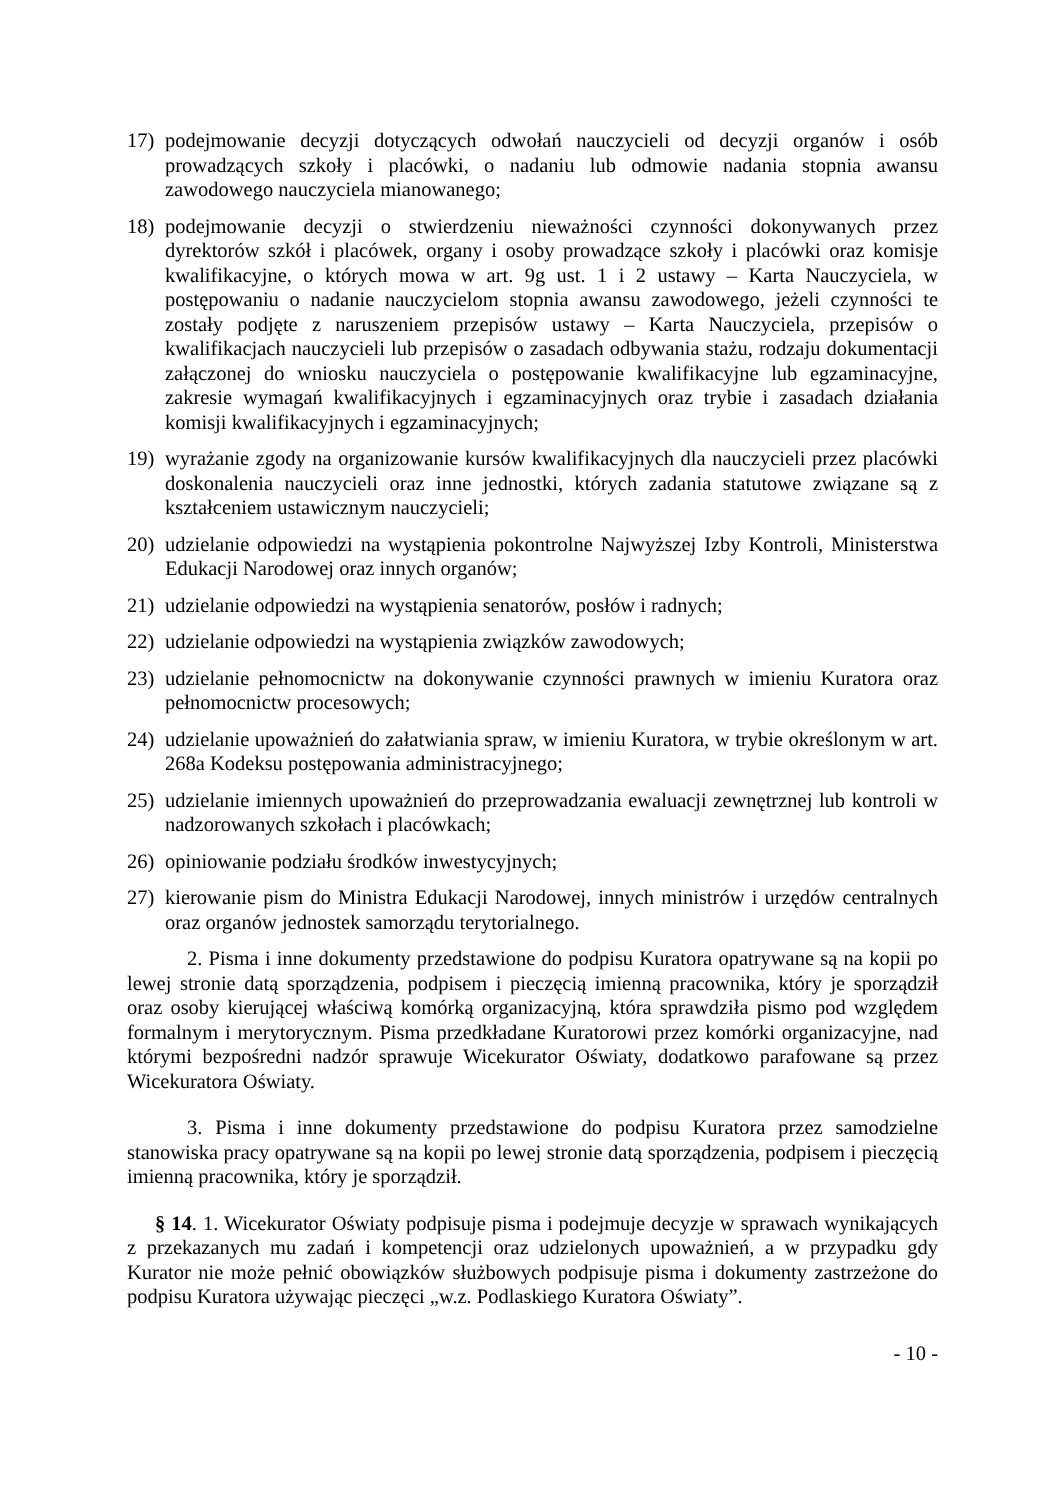17) podejmowanie decyzji dotyczących odwołań nauczycieli od decyzji organów i osób prowadzących szkoły i placówki, o nadaniu lub odmowie nadania stopnia awansu zawodowego nauczyciela mianowanego;
18) podejmowanie decyzji o stwierdzeniu nieważności czynności dokonywanych przez dyrektorów szkół i placówek, organy i osoby prowadzące szkoły i placówki oraz komisje kwalifikacyjne, o których mowa w art. 9g ust. 1 i 2 ustawy – Karta Nauczyciela, w postępowaniu o nadanie nauczycielom stopnia awansu zawodowego, jeżeli czynności te zostały podjęte z naruszeniem przepisów ustawy – Karta Nauczyciela, przepisów o kwalifikacjach nauczycieli lub przepisów o zasadach odbywania stażu, rodzaju dokumentacji załączonej do wniosku nauczyciela o postępowanie kwalifikacyjne lub egzaminacyjne, zakresie wymagań kwalifikacyjnych i egzaminacyjnych oraz trybie i zasadach działania komisji kwalifikacyjnych i egzaminacyjnych;
19) wyrażanie zgody na organizowanie kursów kwalifikacyjnych dla nauczycieli przez placówki doskonalenia nauczycieli oraz inne jednostki, których zadania statutowe związane są z kształceniem ustawicznym nauczycieli;
20) udzielanie odpowiedzi na wystąpienia pokontrolne Najwyższej Izby Kontroli, Ministerstwa Edukacji Narodowej oraz innych organów;
21) udzielanie odpowiedzi na wystąpienia senatorów, posłów i radnych;
22) udzielanie odpowiedzi na wystąpienia związków zawodowych;
23) udzielanie pełnomocnictw na dokonywanie czynności prawnych w imieniu Kuratora oraz pełnomocnictw procesowych;
24) udzielanie upoważnień do załatwiania spraw, w imieniu Kuratora, w trybie określonym w art. 268a Kodeksu postępowania administracyjnego;
25) udzielanie imiennych upoważnień do przeprowadzania ewaluacji zewnętrznej lub kontroli w nadzorowanych szkołach i placówkach;
26) opiniowanie podziału środków inwestycyjnych;
27) kierowanie pism do Ministra Edukacji Narodowej, innych ministrów i urzędów centralnych oraz organów jednostek samorządu terytorialnego.
2. Pisma i inne dokumenty przedstawione do podpisu Kuratora opatrywane są na kopii po lewej stronie datą sporządzenia, podpisem i pieczęcią imienną pracownika, który je sporządził oraz osoby kierującej właściwą komórką organizacyjną, która sprawdziła pismo pod względem formalnym i merytorycznym. Pisma przedkładane Kuratorowi przez komórki organizacyjne, nad którymi bezpośredni nadzór sprawuje Wicekurator Oświaty, dodatkowo parafowane są przez Wicekuratora Oświaty.
3. Pisma i inne dokumenty przedstawione do podpisu Kuratora przez samodzielne stanowiska pracy opatrywane są na kopii po lewej stronie datą sporządzenia, podpisem i pieczęcią imienną pracownika, który je sporządził.
§ 14. 1. Wicekurator Oświaty podpisuje pisma i podejmuje decyzje w sprawach wynikających z przekazanych mu zadań i kompetencji oraz udzielonych upoważnień, a w przypadku gdy Kurator nie może pełnić obowiązków służbowych podpisuje pisma i dokumenty zastrzeżone do podpisu Kuratora używając pieczęci „w.z. Podlaskiego Kuratora Oświaty”.
- 10 -